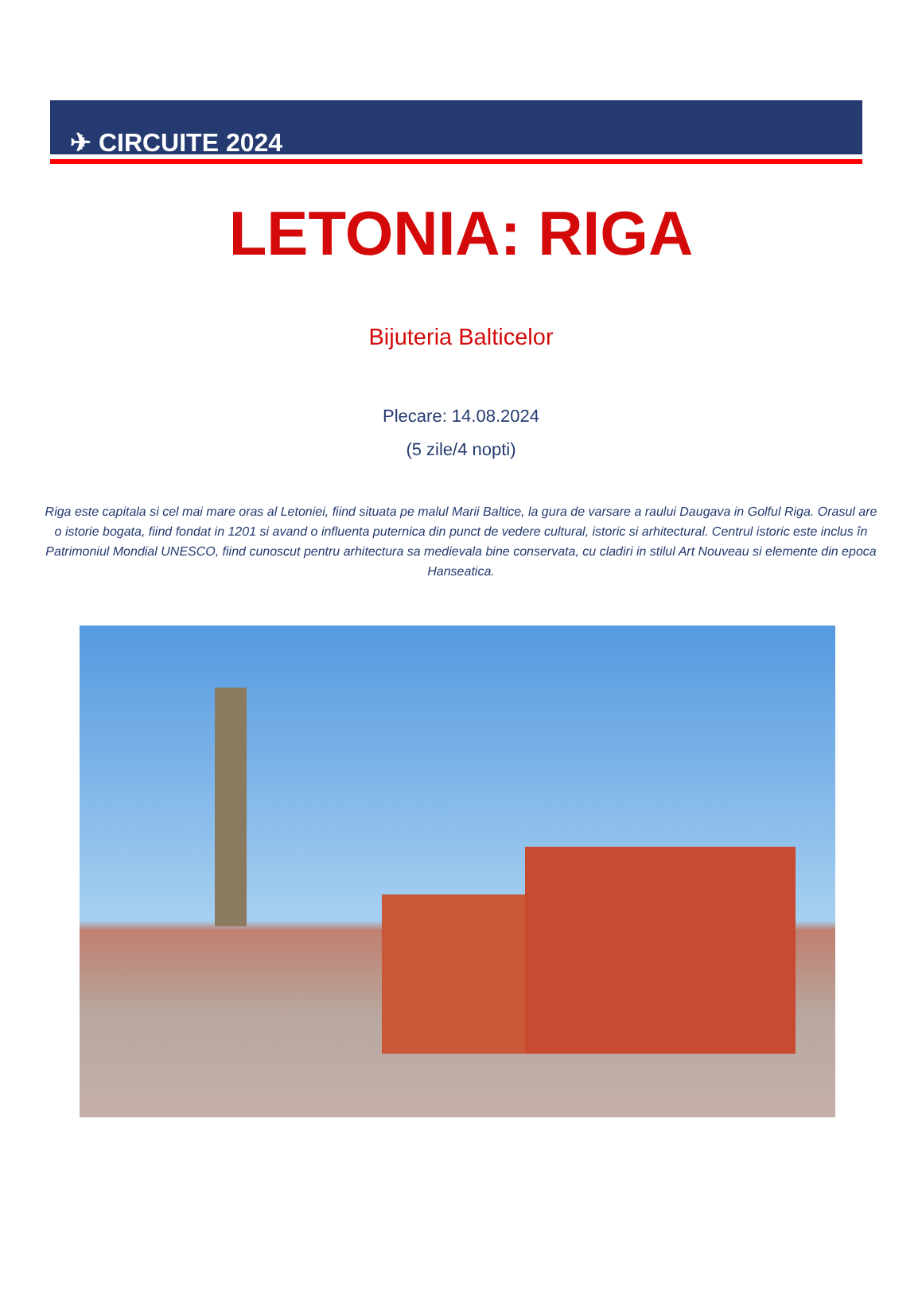✈ CIRCUITE 2024
LETONIA: RIGA
Bijuteria Balticelor
Plecare: 14.08.2024
(5 zile/4 nopti)
Riga este capitala si cel mai mare oras al Letoniei, fiind situata pe malul Marii Baltice, la gura de varsare a raului Daugava in Golful Riga. Orasul are o istorie bogata, fiind fondat in 1201 si avand o influenta puternica din punct de vedere cultural, istoric si arhitectural. Centrul istoric este inclus în Patrimoniul Mondial UNESCO, fiind cunoscut pentru arhitectura sa medievala bine conservata, cu cladiri in stilul Art Nouveau si elemente din epoca Hanseatica.